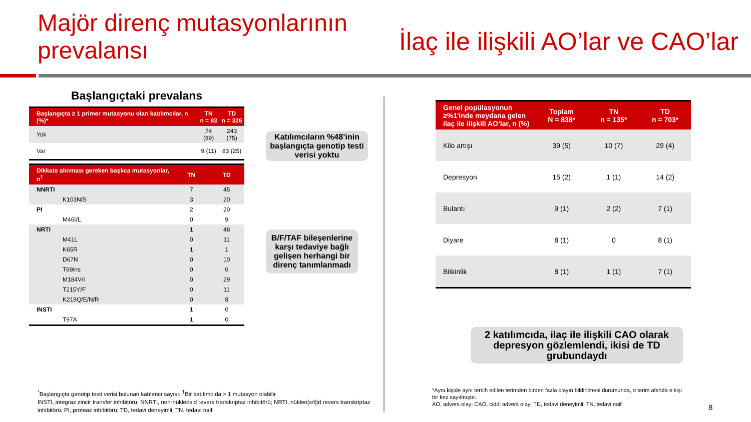Majör direnç mutasyonlarının prevalansı
İlaç ile ilişkili AO’lar ve CAO’lar
Başlangıçtaki prevalans
| Başlangıçta ≥ 1 primer mutasyonu olan katılımcılar, n (%)* | TN n = 83 | TD n = 326 |
| --- | --- | --- |
| Yok | 74 (89) | 243 (75) |
| Var | 9 (11) | 83 (25) |
| Dikkate alınması gereken başlıca mutasyonlar, n<sup>†</sup> | TN | TD |
| --- | --- | --- |
| NNRTI | 7 | 45 |
| K103N/S | 3 | 20 |
| PI | 2 | 20 |
| M46I/L | 0 | 9 |
| NRTI | 1 | 48 |
| M41L | 0 | 11 |
| K65R | 1 | 1 |
| D67N | 0 | 10 |
| T69ins | 0 | 0 |
| M184V/I | 0 | 29 |
| T215Y/F | 0 | 11 |
| K219Q/E/N/R | 0 | 8 |
| INSTI | 1 | 0 |
| T97A | 1 | 0 |
Katılımcıların %48’inin başlangıçta genotip testi verisi yoktu
B/F/TAF bileşenlerine karşı tedaviye bağlı gelişen herhangi bir direnç tanımlanmadı
| Genel popülasyonun ≥%1'inde meydana gelen ilaç ile ilişkili AO’lar, n (%) | Toplam N = 838* | TN n = 135* | TD n = 703* |
| --- | --- | --- | --- |
| Kilo artışı | 39 (5) | 10 (7) | 29 (4) |
| Depresyon | 15 (2) | 1 (1) | 14 (2) |
| Bulantı | 9 (1) | 2 (2) | 7 (1) |
| Diyare | 8 (1) | 0 | 8 (1) |
| Bitkinlik | 8 (1) | 1 (1) | 7 (1) |
2 katılımcıda, ilaç ile ilişkili CAO olarak depresyon gözlemlendi, ikisi de TD grubundaydı
<sup>*</sup> Başlangıçta genotip testi verisi bulunan katılımcı sayısı; <sup>†</sup>Bir katılımcıda > 1 mutasyon olabilir
INSTI, integraz zincir transfer inhibitörü; NNRTI, non-nükleosid revers transkriptaz inhibitörü; NRTI, nükleo[s/t]id revers transkriptaz inhibitörü; PI, proteaz inhibitörü; TD, tedavi deneyimli; TN, tedavi naif
*Aynı kişide aynı tercih edilen terimden birden fazla olayın bildirilmesi durumunda, o terim altında o kişi bir kez sayılmıştır.
AO, advers olay; CAO, ciddi advers olay; TD, tedavi deneyimli; TN, tedavi naif
8